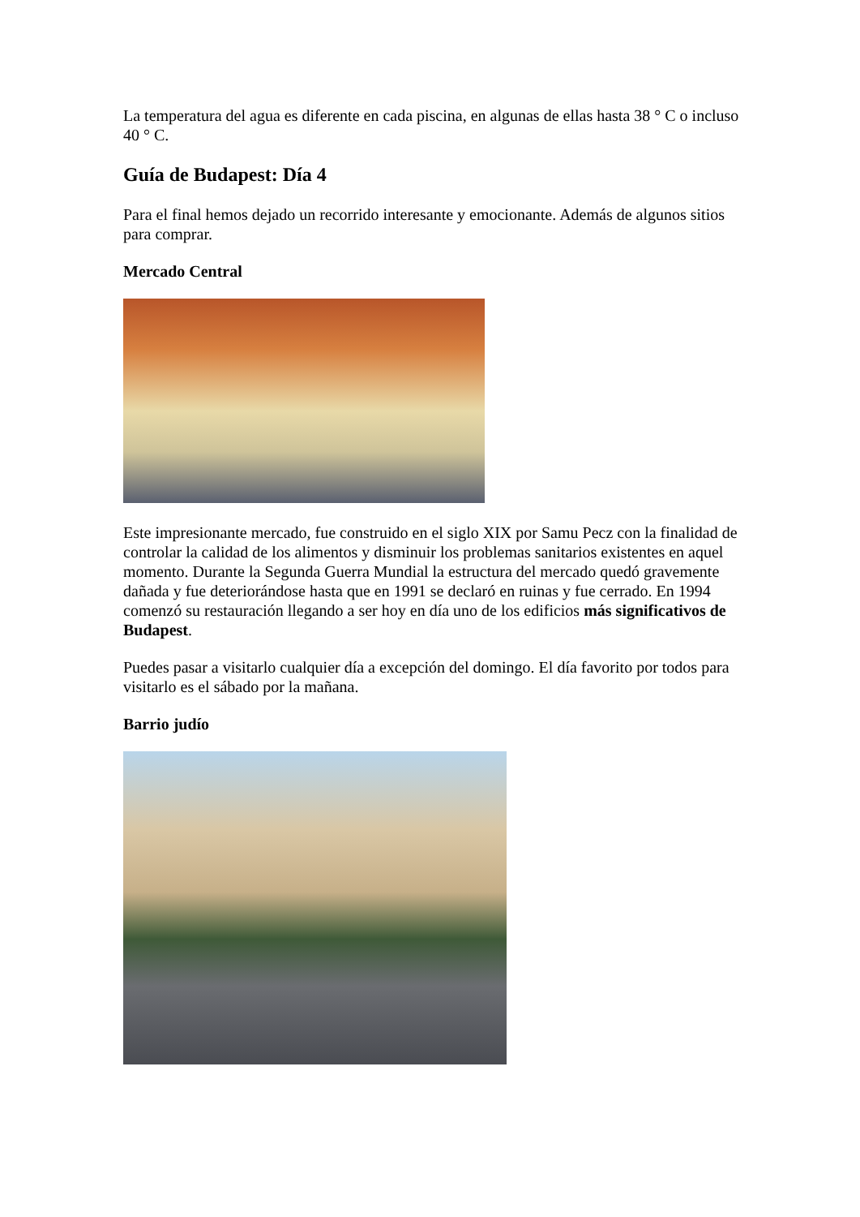La temperatura del agua es diferente en cada piscina, en algunas de ellas hasta 38 ° C o incluso 40 ° C.
Guía de Budapest: Día 4
Para el final hemos dejado un recorrido interesante y emocionante. Además de algunos sitios para comprar.
Mercado Central
Este impresionante mercado, fue construido en el siglo XIX por Samu Pecz con la finalidad de controlar la calidad de los alimentos y disminuir los problemas sanitarios existentes en aquel momento. Durante la Segunda Guerra Mundial la estructura del mercado quedó gravemente dañada y fue deteriorándose hasta que en 1991 se declaró en ruinas y fue cerrado. En 1994 comenzó su restauración llegando a ser hoy en día uno de los edificios más significativos de Budapest.
Puedes pasar a visitarlo cualquier día a excepción del domingo. El día favorito por todos para visitarlo es el sábado por la mañana.
Barrio judío